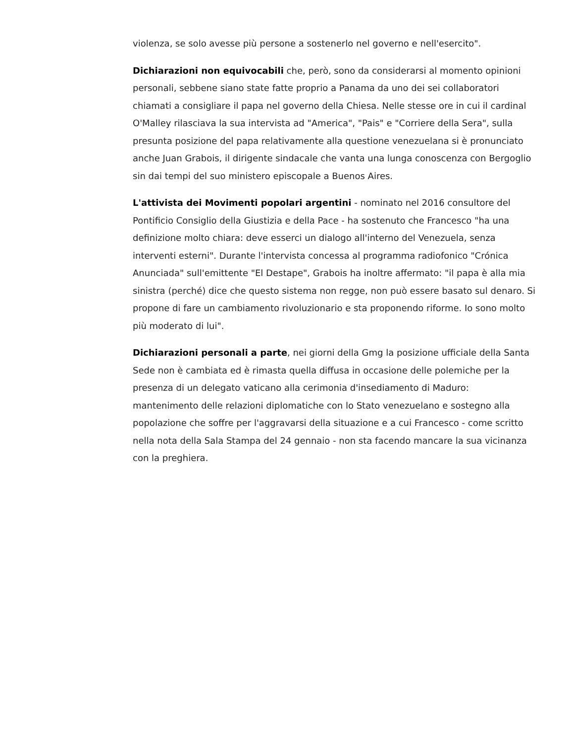violenza, se solo avesse più persone a sostenerlo nel governo e nell'esercito".
Dichiarazioni non equivocabili che, però, sono da considerarsi al momento opinioni personali, sebbene siano state fatte proprio a Panama da uno dei sei collaboratori chiamati a consigliare il papa nel governo della Chiesa. Nelle stesse ore in cui il cardinal O'Malley rilasciava la sua intervista ad "America", "Pais" e "Corriere della Sera", sulla presunta posizione del papa relativamente alla questione venezuelana si è pronunciato anche Juan Grabois, il dirigente sindacale che vanta una lunga conoscenza con Bergoglio sin dai tempi del suo ministero episcopale a Buenos Aires.
L'attivista dei Movimenti popolari argentini - nominato nel 2016 consultore del Pontificio Consiglio della Giustizia e della Pace - ha sostenuto che Francesco "ha una definizione molto chiara: deve esserci un dialogo all'interno del Venezuela, senza interventi esterni". Durante l'intervista concessa al programma radiofonico "Crónica Anunciada" sull'emittente "El Destape", Grabois ha inoltre affermato: "il papa è alla mia sinistra (perché) dice che questo sistema non regge, non può essere basato sul denaro. Si propone di fare un cambiamento rivoluzionario e sta proponendo riforme. Io sono molto più moderato di lui".
Dichiarazioni personali a parte, nei giorni della Gmg la posizione ufficiale della Santa Sede non è cambiata ed è rimasta quella diffusa in occasione delle polemiche per la presenza di un delegato vaticano alla cerimonia d'insediamento di Maduro: mantenimento delle relazioni diplomatiche con lo Stato venezuelano e sostegno alla popolazione che soffre per l'aggravarsi della situazione e a cui Francesco - come scritto nella nota della Sala Stampa del 24 gennaio - non sta facendo mancare la sua vicinanza con la preghiera.